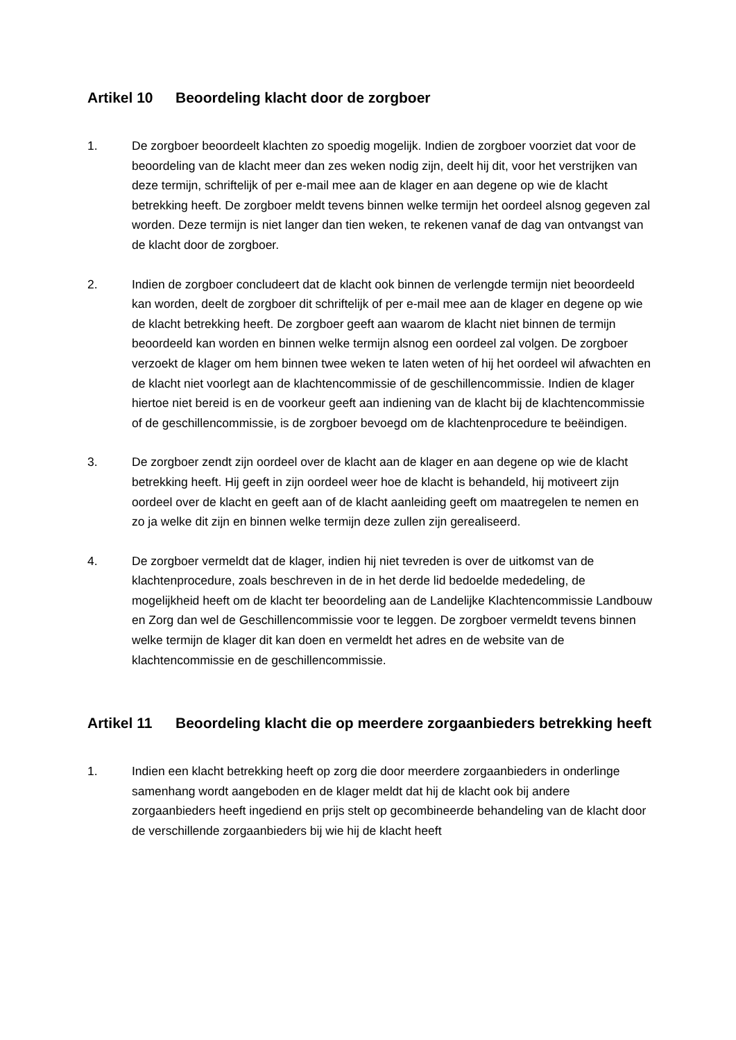Artikel 10 Beoordeling klacht door de zorgboer
1. De zorgboer beoordeelt klachten zo spoedig mogelijk. Indien de zorgboer voorziet dat voor de beoordeling van de klacht meer dan zes weken nodig zijn, deelt hij dit, voor het verstrijken van deze termijn, schriftelijk of per e-mail mee aan de klager en aan degene op wie de klacht betrekking heeft. De zorgboer meldt tevens binnen welke termijn het oordeel alsnog gegeven zal worden. Deze termijn is niet langer dan tien weken, te rekenen vanaf de dag van ontvangst van de klacht door de zorgboer.
2. Indien de zorgboer concludeert dat de klacht ook binnen de verlengde termijn niet beoordeeld kan worden, deelt de zorgboer dit schriftelijk of per e-mail mee aan de klager en degene op wie de klacht betrekking heeft. De zorgboer geeft aan waarom de klacht niet binnen de termijn beoordeeld kan worden en binnen welke termijn alsnog een oordeel zal volgen. De zorgboer verzoekt de klager om hem binnen twee weken te laten weten of hij het oordeel wil afwachten en de klacht niet voorlegt aan de klachtencommissie of de geschillencommissie. Indien de klager hiertoe niet bereid is en de voorkeur geeft aan indiening van de klacht bij de klachtencommissie of de geschillencommissie, is de zorgboer bevoegd om de klachtenprocedure te beëindigen.
3. De zorgboer zendt zijn oordeel over de klacht aan de klager en aan degene op wie de klacht betrekking heeft. Hij geeft in zijn oordeel weer hoe de klacht is behandeld, hij motiveert zijn oordeel over de klacht en geeft aan of de klacht aanleiding geeft om maatregelen te nemen en zo ja welke dit zijn en binnen welke termijn deze zullen zijn gerealiseerd.
4. De zorgboer vermeldt dat de klager, indien hij niet tevreden is over de uitkomst van de klachtenprocedure, zoals beschreven in de in het derde lid bedoelde mededeling, de mogelijkheid heeft om de klacht ter beoordeling aan de Landelijke Klachtencommissie Landbouw en Zorg dan wel de Geschillencommissie voor te leggen. De zorgboer vermeldt tevens binnen welke termijn de klager dit kan doen en vermeldt het adres en de website van de klachtencommissie en de geschillencommissie.
Artikel 11 Beoordeling klacht die op meerdere zorgaanbieders betrekking heeft
1. Indien een klacht betrekking heeft op zorg die door meerdere zorgaanbieders in onderlinge samenhang wordt aangeboden en de klager meldt dat hij de klacht ook bij andere zorgaanbieders heeft ingediend en prijs stelt op gecombineerde behandeling van de klacht door de verschillende zorgaanbieders bij wie hij de klacht heeft